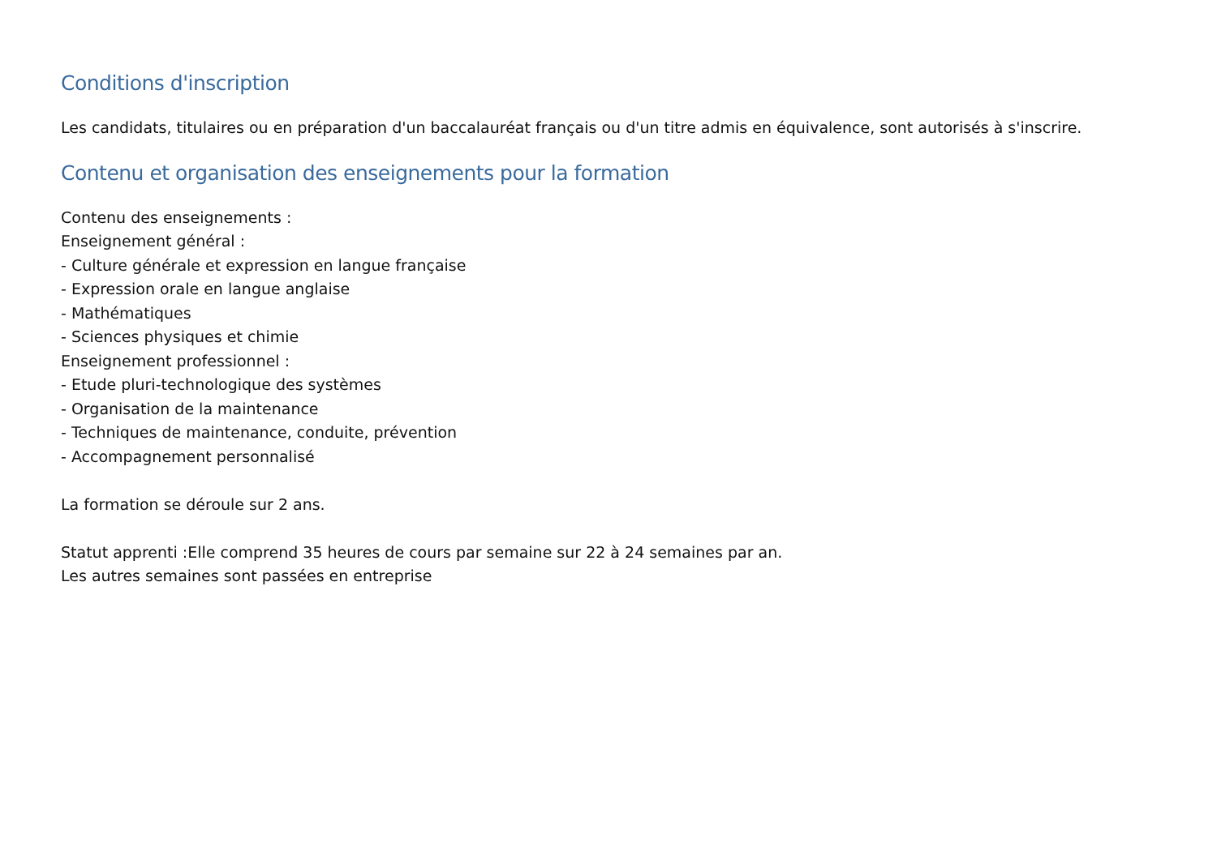Conditions d'inscription
Les candidats, titulaires ou en préparation d'un baccalauréat français ou d'un titre admis en équivalence, sont autorisés à s'inscrire.
Contenu et organisation des enseignements pour la formation
Contenu des enseignements :
Enseignement général :
- Culture générale et expression en langue française
- Expression orale en langue anglaise
- Mathématiques
- Sciences physiques et chimie
Enseignement professionnel :
- Etude pluri-technologique des systèmes
- Organisation de la maintenance
- Techniques de maintenance, conduite, prévention
- Accompagnement personnalisé
La formation se déroule sur 2 ans.
Statut apprenti :Elle comprend 35 heures de cours par semaine sur 22 à 24 semaines par an.
Les autres semaines sont passées en entreprise